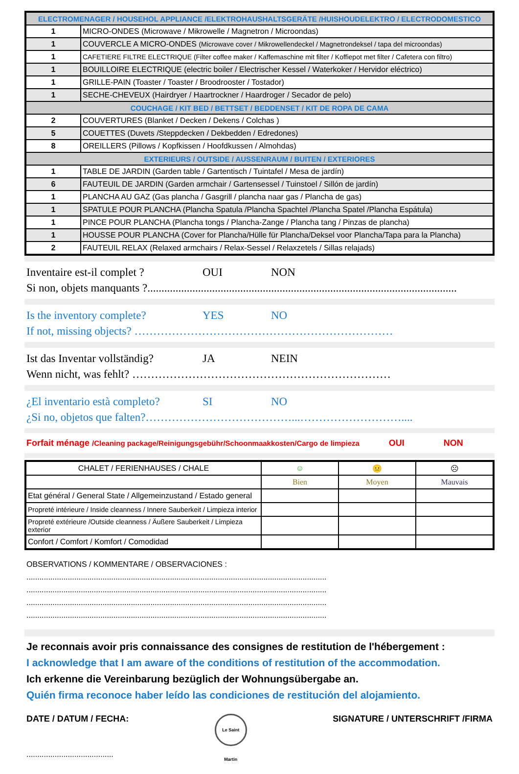| ELECTROMENAGER / HOUSEHOL APPLIANCE /ELEKTROHAUSHALTSGERÄTE /HUISHOUDELEKTRO / ELECTRODOMESTICO | |
| 1 | MICRO-ONDES (Microwave / Mikrowelle / Magnetron / Microondas) |
| 1 | COUVERCLE A MICRO-ONDES (Microwave cover / Mikrowellendeckel / Magnetrondeksel / tapa del microondas) |
| 1 | CAFETIERE FILTRE ELECTRIQUE (Filter coffee maker / Kaffemaschine mit filter / Koffiepot met filter / Cafetera con filtro) |
| 1 | BOUILLOIRE ELECTRIQUE (electric boiler / Electrischer Kessel / Waterkoker / Hervidor eléctrico) |
| 1 | GRILLE-PAIN (Toaster / Toaster / Broodrooster / Tostador) |
| 1 | SECHE-CHEVEUX (Hairdryer / Haartrockner / Haardroger / Secador de pelo) |
| COUCHAGE / KIT BED / BETTSET / BEDDENSET / KIT DE ROPA DE CAMA | |
| 2 | COUVERTURES (Blanket / Decken / Dekens / Colchas ) |
| 5 | COUETTES (Duvets /Steppdecken / Dekbedden / Edredones) |
| 8 | OREILLERS (Pillows / Kopfkissen / Hoofdkussen / Almohdas) |
| EXTERIEURS / OUTSIDE / AUSSENRAUM / BUITEN / EXTERIORES | |
| 1 | TABLE DE JARDIN (Garden table / Gartentisch / Tuintafel / Mesa de jardín) |
| 6 | FAUTEUIL DE JARDIN (Garden armchair / Gartensessel / Tuinstoel / Sillón de jardín) |
| 1 | PLANCHA AU GAZ (Gas plancha / Gasgrill / plancha naar gas / Plancha de gas) |
| 1 | SPATULE POUR PLANCHA (Plancha Spatula /Plancha Spachtel /Plancha Spatel /Plancha Espátula) |
| 1 | PINCE POUR PLANCHA (Plancha tongs / Plancha-Zange / Plancha tang / Pinzas de plancha) |
| 1 | HOUSSE POUR PLANCHA (Cover for Plancha/Hülle für Plancha/Deksel voor Plancha/Tapa para la Plancha) |
| 2 | FAUTEUIL RELAX (Relaxed armchairs / Relax-Sessel / Relaxzetels / Sillas relajads) |
Inventaire est-il complet ? OUI NON
Si non, objets manquants ?..............................................................................................................
Is the inventory complete? YES NO
If not, missing objects? ……………………………………………………………
Ist das Inventar vollständig? JA NEIN
Wenn nicht, was fehlt? ……………………………………………………………
¿El inventario està completo? SI NO
¿Si no, objetos que falten?…………………………………...………………………....
Forfait ménage /Cleaning package/Reinigungsgebühr/Schoonmaakkosten/Cargo de limpieza OUI NON
| CHALET / FERIENHAUSES / CHALE | ☺ | 😐 | ☹ |
| --- | --- | --- | --- |
| | Bien | Moyen | Mauvais |
| Etat général / General State / Allgemeinzustand / Estado general | | | |
| Propreté intérieure / Inside cleanness / Innere Sauberkeit / Limpieza interior | | | |
| Propreté extérieure /Outside cleanness / Äußere Sauberkeit / Limpieza exterior | | | |
| Confort / Comfort / Komfort / Comodidad | | | |
OBSERVATIONS / KOMMENTARE / OBSERVACIONES :
..........................................................................................................................................
..........................................................................................................................................
..........................................................................................................................................
..........................................................................................................................................
Je reconnais avoir pris connaissance des consignes de restitution de l'hébergement :
I acknowledge that I am aware of the conditions of restitution of the accommodation.
Ich erkenne die Vereinbarung bezüglich der Wohnungsübergabe an.
Quién firma reconoce haber leído las condiciones de restitución del alojamiento.
DATE / DATUM / FECHA: Le Saint Martin SIGNATURE / UNTERSCHRIFT /FIRMA
........................................